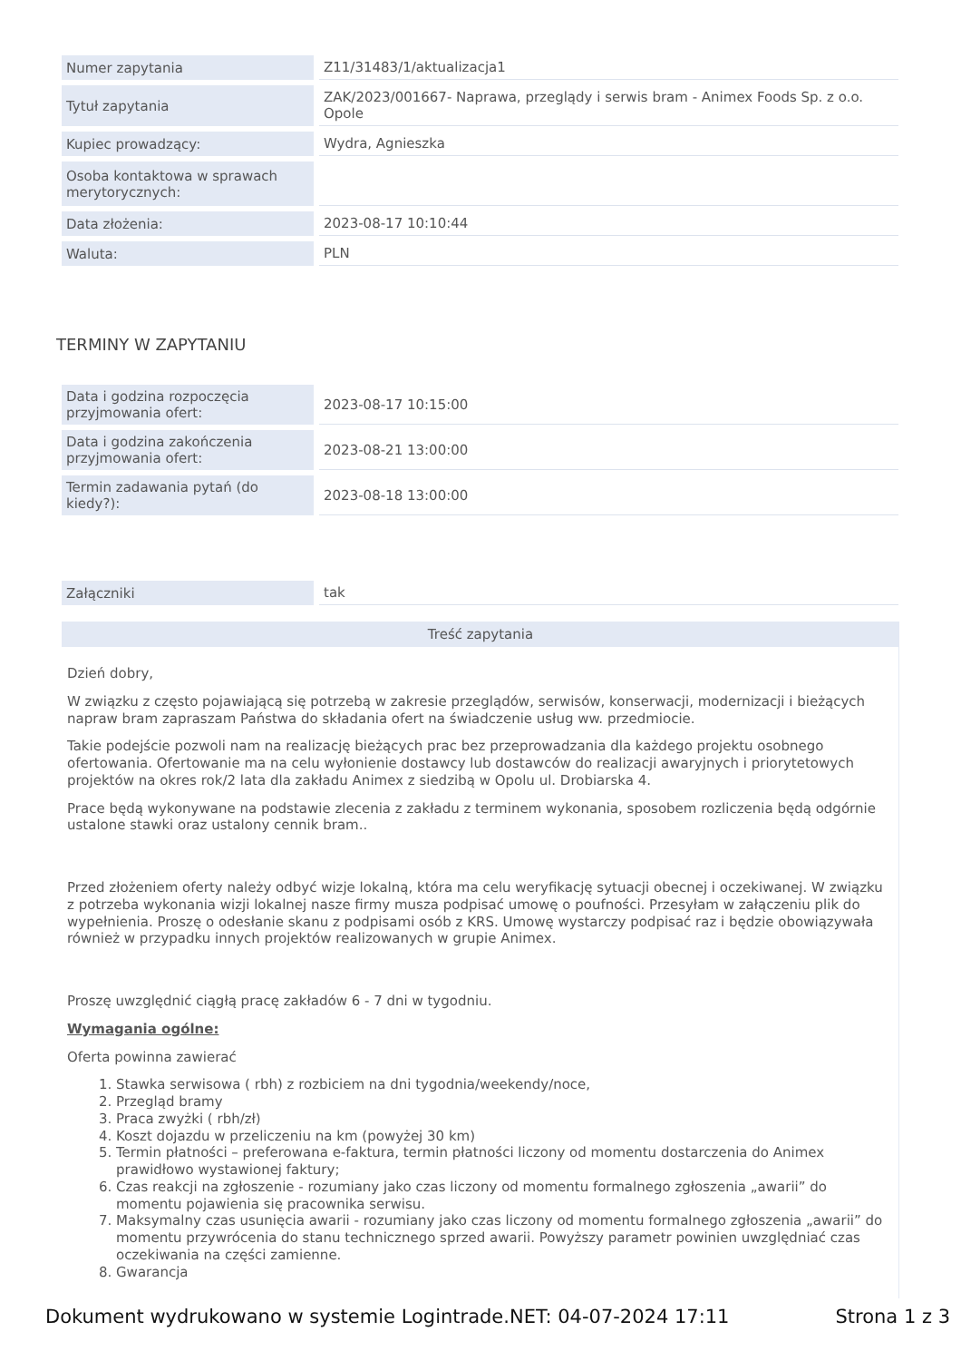| Numer zapytania | Z11/31483/1/aktualizacja1 |
| Tytuł zapytania | ZAK/2023/001667- Naprawa, przeglądy i serwis bram - Animex Foods Sp. z o.o. Opole |
| Kupiec prowadzący: | Wydra, Agnieszka |
| Osoba kontaktowa w sprawach merytorycznych: | |
| Data złożenia: | 2023-08-17 10:10:44 |
| Waluta: | PLN |
TERMINY W ZAPYTANIU
| Data i godzina rozpoczęcia przyjmowania ofert: | 2023-08-17 10:15:00 |
| Data i godzina zakończenia przyjmowania ofert: | 2023-08-21 13:00:00 |
| Termin zadawania pytań (do kiedy?): | 2023-08-18 13:00:00 |
| Załączniki | tak |
Treść zapytania
Dzień dobry,
W związku z często pojawiającą się potrzebą w zakresie przeglądów, serwisów, konserwacji, modernizacji i bieżących napraw bram zapraszam Państwa do składania ofert na świadczenie usług ww. przedmiocie.
Takie podejście pozwoli nam na realizację bieżących prac bez przeprowadzania dla każdego projektu osobnego ofertowania. Ofertowanie ma na celu wyłonienie dostawcy lub dostawców do realizacji awaryjnych i priorytetowych projektów na okres rok/2 lata dla zakładu Animex z siedzibą w Opolu ul. Drobiarska 4.
Prace będą wykonywane na podstawie zlecenia z zakładu z terminem wykonania, sposobem rozliczenia będą odgórnie ustalone stawki oraz ustalony cennik bram..
Przed złożeniem oferty należy odbyć wizje lokalną, która ma celu weryfikację sytuacji obecnej i oczekiwanej. W związku z potrzeba wykonania wizji lokalnej nasze firmy musza podpisać umowę o poufności. Przesyłam w załączeniu plik do wypełnienia. Proszę o odesłanie skanu z podpisami osób z KRS. Umowę wystarczy podpisać raz i będzie obowiązywała również w przypadku innych projektów realizowanych w grupie Animex.
Proszę uwzględnić ciągłą pracę zakładów 6 - 7 dni w tygodniu.
Wymagania ogólne:
Oferta powinna zawierać
1. Stawka serwisowa ( rbh) z rozbiciem na dni tygodnia/weekendy/noce,
2. Przegląd bramy
3. Praca zwyżki ( rbh/zł)
4. Koszt dojazdu w przeliczeniu na km (powyżej 30 km)
5. Termin płatności – preferowana e-faktura, termin płatności liczony od momentu dostarczenia do Animex prawidłowo wystawionej faktury;
6. Czas reakcji na zgłoszenie - rozumiany jako czas liczony od momentu formalnego zgłoszenia „awarii” do momentu pojawienia się pracownika serwisu.
7. Maksymalny czas usunięcia awarii - rozumiany jako czas liczony od momentu formalnego zgłoszenia „awarii” do momentu przywrócenia do stanu technicznego sprzed awarii. Powyższy parametr powinien uwzględniać czas oczekiwania na części zamienne.
8. Gwarancja
Dokument wydrukowano w systemie Logintrade.NET: 04-07-2024 17:11 Strona 1 z 3